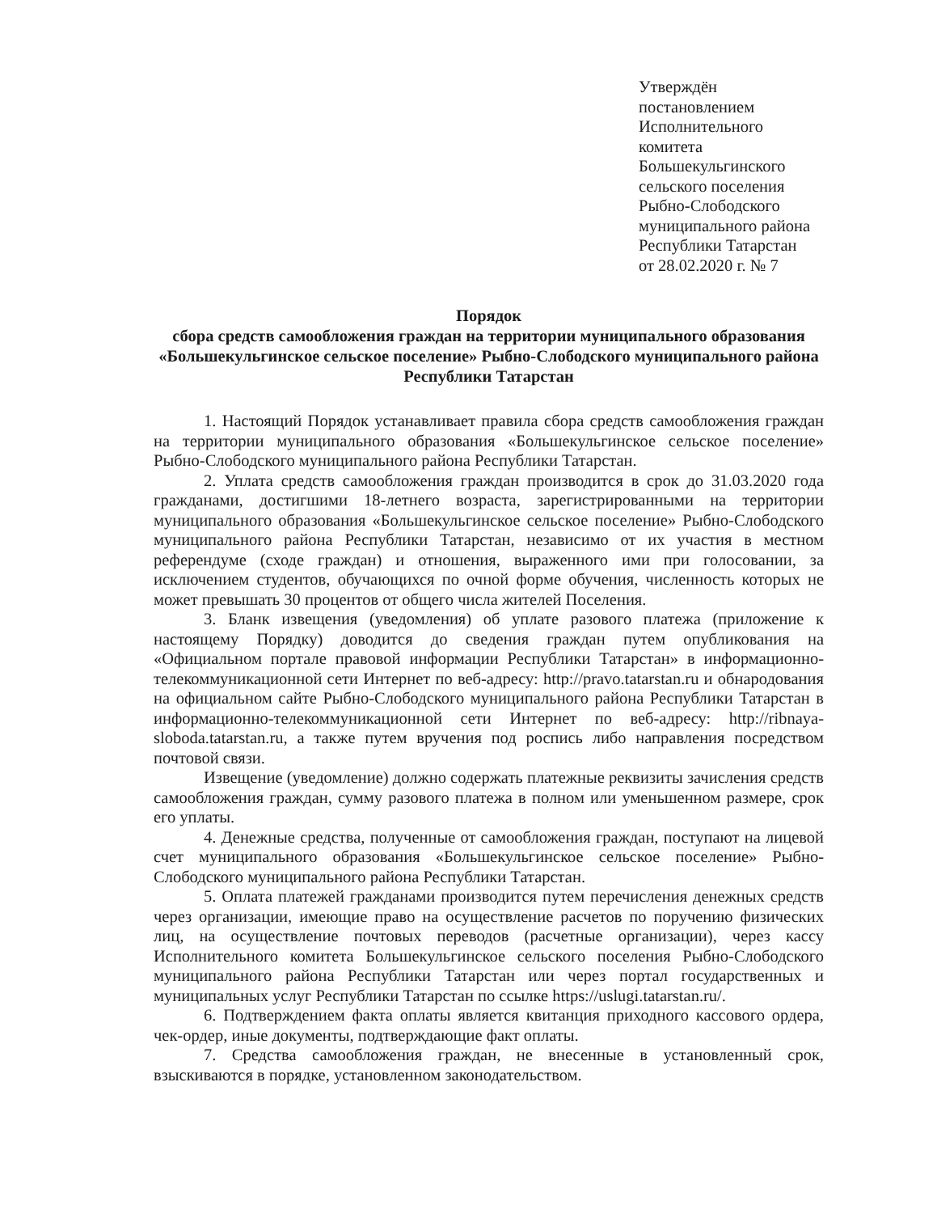Утверждён
постановлением
Исполнительного
комитета
Большекульгинского
сельского поселения
Рыбно-Слободского
муниципального района
Республики Татарстан
от 28.02.2020 г. № 7
Порядок
сбора средств самообложения граждан на территории муниципального образования «Большекульгинское сельское поселение» Рыбно-Слободского муниципального района Республики Татарстан
1. Настоящий Порядок устанавливает правила сбора средств самообложения граждан на территории муниципального образования «Большекульгинское сельское поселение» Рыбно-Слободского муниципального района Республики Татарстан.
2. Уплата средств самообложения граждан производится в срок до 31.03.2020 года гражданами, достигшими 18-летнего возраста, зарегистрированными на территории муниципального образования «Большекульгинское сельское поселение» Рыбно-Слободского муниципального района Республики Татарстан, независимо от их участия в местном референдуме (сходе граждан) и отношения, выраженного ими при голосовании, за исключением студентов, обучающихся по очной форме обучения, численность которых не может превышать 30 процентов от общего числа жителей Поселения.
3. Бланк извещения (уведомления) об уплате разового платежа (приложение к настоящему Порядку) доводится до сведения граждан путем опубликования на «Официальном портале правовой информации Республики Татарстан» в информационно-телекоммуникационной сети Интернет по веб-адресу: http://pravo.tatarstan.ru и обнародования на официальном сайте Рыбно-Слободского муниципального района Республики Татарстан в информационно-телекоммуникационной сети Интернет по веб-адресу: http://ribnaya-sloboda.tatarstan.ru, а также путем вручения под роспись либо направления посредством почтовой связи.
Извещение (уведомление) должно содержать платежные реквизиты зачисления средств самообложения граждан, сумму разового платежа в полном или уменьшенном размере, срок его уплаты.
4. Денежные средства, полученные от самообложения граждан, поступают на лицевой счет муниципального образования «Большекульгинское сельское поселение» Рыбно-Слободского муниципального района Республики Татарстан.
5. Оплата платежей гражданами производится путем перечисления денежных средств через организации, имеющие право на осуществление расчетов по поручению физических лиц, на осуществление почтовых переводов (расчетные организации), через кассу Исполнительного комитета Большекульгинское сельского поселения Рыбно-Слободского муниципального района Республики Татарстан или через портал государственных и муниципальных услуг Республики Татарстан по ссылке https://uslugi.tatarstan.ru/.
6. Подтверждением факта оплаты является квитанция приходного кассового ордера, чек-ордер, иные документы, подтверждающие факт оплаты.
7. Средства самообложения граждан, не внесенные в установленный срок, взыскиваются в порядке, установленном законодательством.